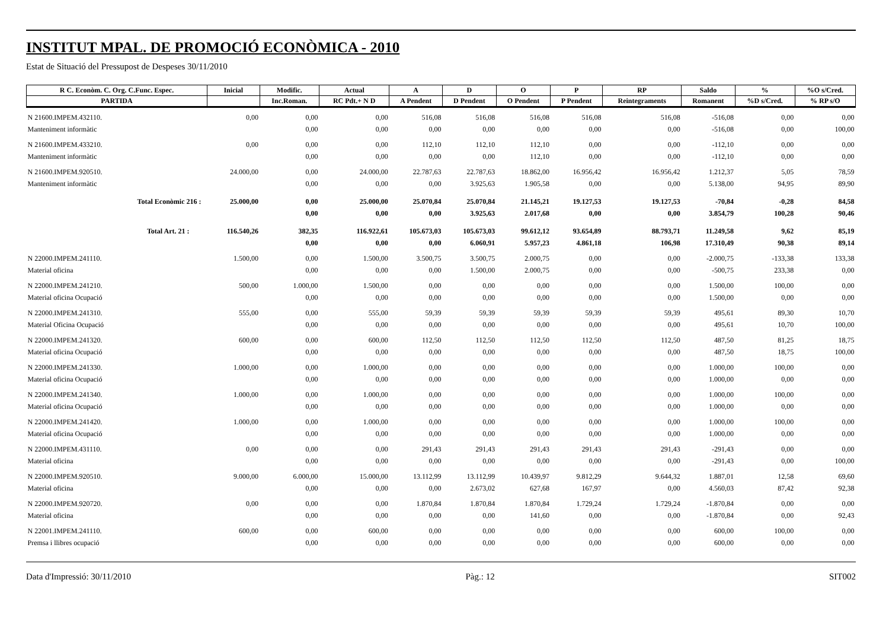INSTITUT MPAL. DE PROMOCIÓ ECONÒMICA - 2010
Estat de Situació del Pressupost de Despeses 30/11/2010
| R C. Econòm. C. Org. C.Func. Espec. | Inicial | Modific. | Actual | A | D | O | P | RP | Saldo | % | %O s/Cred. |
| --- | --- | --- | --- | --- | --- | --- | --- | --- | --- | --- | --- |
| PARTIDA | | Inc.Roman. | RC Pdt.+ N D | A Pendent | D Pendent | O Pendent | P Pendent | Reintegraments | Romanent | %D s/Cred. | % RP s/O |
| N 21600.IMPEM.432110. | 0,00 | 0,00 | 0,00 | 516,08 | 516,08 | 516,08 | 516,08 | 516,08 | -516,08 | 0,00 | 0,00 |
| Manteniment informàtic | | 0,00 | 0,00 | 0,00 | 0,00 | 0,00 | 0,00 | 0,00 | -516,08 | 0,00 | 100,00 |
| N 21600.IMPEM.433210. | 0,00 | 0,00 | 0,00 | 112,10 | 112,10 | 112,10 | 0,00 | 0,00 | -112,10 | 0,00 | 0,00 |
| Manteniment informàtic | | 0,00 | 0,00 | 0,00 | 0,00 | 112,10 | 0,00 | 0,00 | -112,10 | 0,00 | 0,00 |
| N 21600.IMPEM.920510. | 24.000,00 | 0,00 | 24.000,00 | 22.787,63 | 22.787,63 | 18.862,00 | 16.956,42 | 16.956,42 | 1.212,37 | 5,05 | 78,59 |
| Manteniment informàtic | | 0,00 | 0,00 | 0,00 | 3.925,63 | 1.905,58 | 0,00 | 0,00 | 5.138,00 | 94,95 | 89,90 |
| Total Econòmic 216 : | 25.000,00 | 0,00 | 25.000,00 | 25.070,84 | 25.070,84 | 21.145,21 | 19.127,53 | 19.127,53 | -70,84 | -0,28 | 84,58 |
| | | 0,00 | 0,00 | 0,00 | 3.925,63 | 2.017,68 | 0,00 | 0,00 | 3.854,79 | 100,28 | 90,46 |
| Total Art. 21 : | 116.540,26 | 382,35 | 116.922,61 | 105.673,03 | 105.673,03 | 99.612,12 | 93.654,89 | 88.793,71 | 11.249,58 | 9,62 | 85,19 |
| | | 0,00 | 0,00 | 0,00 | 6.060,91 | 5.957,23 | 4.861,18 | 106,98 | 17.310,49 | 90,38 | 89,14 |
| N 22000.IMPEM.241110. | 1.500,00 | 0,00 | 1.500,00 | 3.500,75 | 3.500,75 | 2.000,75 | 0,00 | 0,00 | -2.000,75 | -133,38 | 133,38 |
| Material oficina | | 0,00 | 0,00 | 0,00 | 1.500,00 | 2.000,75 | 0,00 | 0,00 | -500,75 | 233,38 | 0,00 |
| N 22000.IMPEM.241210. | 500,00 | 1.000,00 | 1.500,00 | 0,00 | 0,00 | 0,00 | 0,00 | 0,00 | 1.500,00 | 100,00 | 0,00 |
| Material oficina Ocupació | | 0,00 | 0,00 | 0,00 | 0,00 | 0,00 | 0,00 | 0,00 | 1.500,00 | 0,00 | 0,00 |
| N 22000.IMPEM.241310. | 555,00 | 0,00 | 555,00 | 59,39 | 59,39 | 59,39 | 59,39 | 59,39 | 495,61 | 89,30 | 10,70 |
| Material Oficina Ocupació | | 0,00 | 0,00 | 0,00 | 0,00 | 0,00 | 0,00 | 0,00 | 495,61 | 10,70 | 100,00 |
| N 22000.IMPEM.241320. | 600,00 | 0,00 | 600,00 | 112,50 | 112,50 | 112,50 | 112,50 | 112,50 | 487,50 | 81,25 | 18,75 |
| Material oficina Ocupació | | 0,00 | 0,00 | 0,00 | 0,00 | 0,00 | 0,00 | 0,00 | 487,50 | 18,75 | 100,00 |
| N 22000.IMPEM.241330. | 1.000,00 | 0,00 | 1.000,00 | 0,00 | 0,00 | 0,00 | 0,00 | 0,00 | 1.000,00 | 100,00 | 0,00 |
| Material oficina Ocupació | | 0,00 | 0,00 | 0,00 | 0,00 | 0,00 | 0,00 | 0,00 | 1.000,00 | 0,00 | 0,00 |
| N 22000.IMPEM.241340. | 1.000,00 | 0,00 | 1.000,00 | 0,00 | 0,00 | 0,00 | 0,00 | 0,00 | 1.000,00 | 100,00 | 0,00 |
| Material oficina Ocupació | | 0,00 | 0,00 | 0,00 | 0,00 | 0,00 | 0,00 | 0,00 | 1.000,00 | 0,00 | 0,00 |
| N 22000.IMPEM.241420. | 1.000,00 | 0,00 | 1.000,00 | 0,00 | 0,00 | 0,00 | 0,00 | 0,00 | 1.000,00 | 100,00 | 0,00 |
| Material oficina Ocupació | | 0,00 | 0,00 | 0,00 | 0,00 | 0,00 | 0,00 | 0,00 | 1.000,00 | 0,00 | 0,00 |
| N 22000.IMPEM.431110. | 0,00 | 0,00 | 0,00 | 291,43 | 291,43 | 291,43 | 291,43 | 291,43 | -291,43 | 0,00 | 0,00 |
| Material oficina | | 0,00 | 0,00 | 0,00 | 0,00 | 0,00 | 0,00 | 0,00 | -291,43 | 0,00 | 100,00 |
| N 22000.IMPEM.920510. | 9.000,00 | 6.000,00 | 15.000,00 | 13.112,99 | 13.112,99 | 10.439,97 | 9.812,29 | 9.644,32 | 1.887,01 | 12,58 | 69,60 |
| Material oficina | | 0,00 | 0,00 | 0,00 | 2.673,02 | 627,68 | 167,97 | 0,00 | 4.560,03 | 87,42 | 92,38 |
| N 22000.IMPEM.920720. | 0,00 | 0,00 | 0,00 | 1.870,84 | 1.870,84 | 1.870,84 | 1.729,24 | 1.729,24 | -1.870,84 | 0,00 | 0,00 |
| Material oficina | | 0,00 | 0,00 | 0,00 | 0,00 | 141,60 | 0,00 | 0,00 | -1.870,84 | 0,00 | 92,43 |
| N 22001.IMPEM.241110. | 600,00 | 0,00 | 600,00 | 0,00 | 0,00 | 0,00 | 0,00 | 0,00 | 600,00 | 100,00 | 0,00 |
| Premsa i llibres ocupació | | 0,00 | 0,00 | 0,00 | 0,00 | 0,00 | 0,00 | 0,00 | 600,00 | 0,00 | 0,00 |
Data d'Impressió: 30/11/2010 Pàg.: 12 SIT002